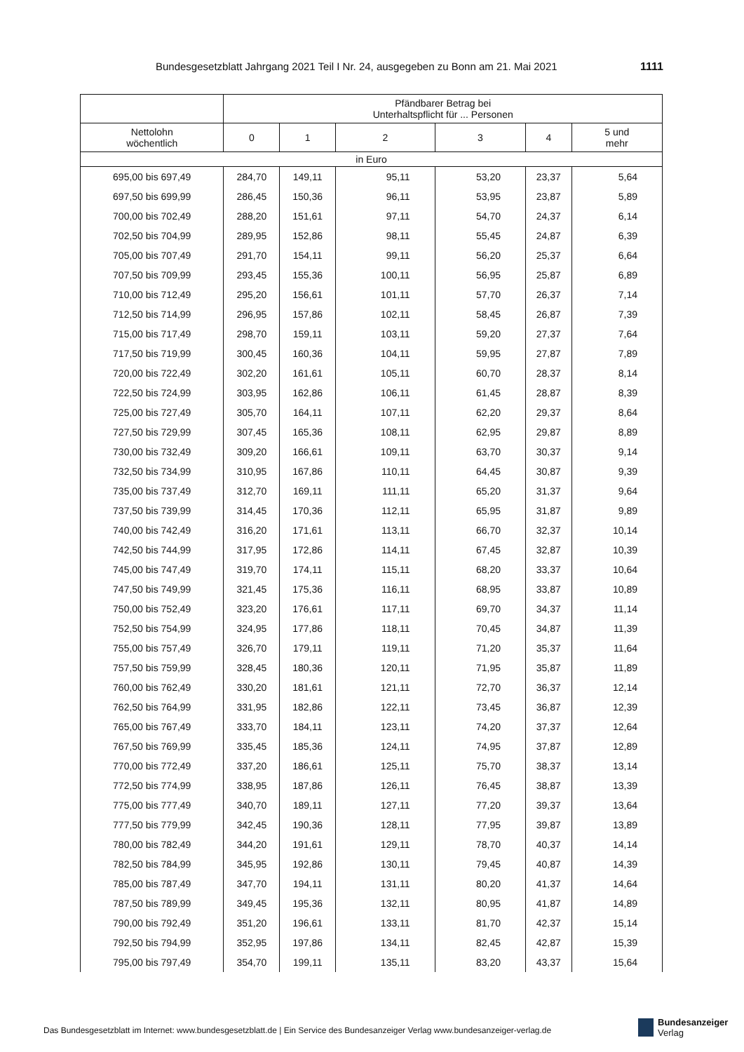Bundesgesetzblatt Jahrgang 2021 Teil I Nr. 24, ausgegeben zu Bonn am 21. Mai 2021 1111
| | Pfändbarer Betrag bei Unterhaltspflicht für ... Personen | | | | | |
| --- | --- | --- | --- | --- | --- | --- |
| Nettolohn wöchentlich | 0 | 1 | 2 | 3 | 4 | 5 und mehr |
| in Euro | | | | | | |
| 695,00 bis 697,49 | 284,70 | 149,11 | 95,11 | 53,20 | 23,37 | 5,64 |
| 697,50 bis 699,99 | 286,45 | 150,36 | 96,11 | 53,95 | 23,87 | 5,89 |
| 700,00 bis 702,49 | 288,20 | 151,61 | 97,11 | 54,70 | 24,37 | 6,14 |
| 702,50 bis 704,99 | 289,95 | 152,86 | 98,11 | 55,45 | 24,87 | 6,39 |
| 705,00 bis 707,49 | 291,70 | 154,11 | 99,11 | 56,20 | 25,37 | 6,64 |
| 707,50 bis 709,99 | 293,45 | 155,36 | 100,11 | 56,95 | 25,87 | 6,89 |
| 710,00 bis 712,49 | 295,20 | 156,61 | 101,11 | 57,70 | 26,37 | 7,14 |
| 712,50 bis 714,99 | 296,95 | 157,86 | 102,11 | 58,45 | 26,87 | 7,39 |
| 715,00 bis 717,49 | 298,70 | 159,11 | 103,11 | 59,20 | 27,37 | 7,64 |
| 717,50 bis 719,99 | 300,45 | 160,36 | 104,11 | 59,95 | 27,87 | 7,89 |
| 720,00 bis 722,49 | 302,20 | 161,61 | 105,11 | 60,70 | 28,37 | 8,14 |
| 722,50 bis 724,99 | 303,95 | 162,86 | 106,11 | 61,45 | 28,87 | 8,39 |
| 725,00 bis 727,49 | 305,70 | 164,11 | 107,11 | 62,20 | 29,37 | 8,64 |
| 727,50 bis 729,99 | 307,45 | 165,36 | 108,11 | 62,95 | 29,87 | 8,89 |
| 730,00 bis 732,49 | 309,20 | 166,61 | 109,11 | 63,70 | 30,37 | 9,14 |
| 732,50 bis 734,99 | 310,95 | 167,86 | 110,11 | 64,45 | 30,87 | 9,39 |
| 735,00 bis 737,49 | 312,70 | 169,11 | 111,11 | 65,20 | 31,37 | 9,64 |
| 737,50 bis 739,99 | 314,45 | 170,36 | 112,11 | 65,95 | 31,87 | 9,89 |
| 740,00 bis 742,49 | 316,20 | 171,61 | 113,11 | 66,70 | 32,37 | 10,14 |
| 742,50 bis 744,99 | 317,95 | 172,86 | 114,11 | 67,45 | 32,87 | 10,39 |
| 745,00 bis 747,49 | 319,70 | 174,11 | 115,11 | 68,20 | 33,37 | 10,64 |
| 747,50 bis 749,99 | 321,45 | 175,36 | 116,11 | 68,95 | 33,87 | 10,89 |
| 750,00 bis 752,49 | 323,20 | 176,61 | 117,11 | 69,70 | 34,37 | 11,14 |
| 752,50 bis 754,99 | 324,95 | 177,86 | 118,11 | 70,45 | 34,87 | 11,39 |
| 755,00 bis 757,49 | 326,70 | 179,11 | 119,11 | 71,20 | 35,37 | 11,64 |
| 757,50 bis 759,99 | 328,45 | 180,36 | 120,11 | 71,95 | 35,87 | 11,89 |
| 760,00 bis 762,49 | 330,20 | 181,61 | 121,11 | 72,70 | 36,37 | 12,14 |
| 762,50 bis 764,99 | 331,95 | 182,86 | 122,11 | 73,45 | 36,87 | 12,39 |
| 765,00 bis 767,49 | 333,70 | 184,11 | 123,11 | 74,20 | 37,37 | 12,64 |
| 767,50 bis 769,99 | 335,45 | 185,36 | 124,11 | 74,95 | 37,87 | 12,89 |
| 770,00 bis 772,49 | 337,20 | 186,61 | 125,11 | 75,70 | 38,37 | 13,14 |
| 772,50 bis 774,99 | 338,95 | 187,86 | 126,11 | 76,45 | 38,87 | 13,39 |
| 775,00 bis 777,49 | 340,70 | 189,11 | 127,11 | 77,20 | 39,37 | 13,64 |
| 777,50 bis 779,99 | 342,45 | 190,36 | 128,11 | 77,95 | 39,87 | 13,89 |
| 780,00 bis 782,49 | 344,20 | 191,61 | 129,11 | 78,70 | 40,37 | 14,14 |
| 782,50 bis 784,99 | 345,95 | 192,86 | 130,11 | 79,45 | 40,87 | 14,39 |
| 785,00 bis 787,49 | 347,70 | 194,11 | 131,11 | 80,20 | 41,37 | 14,64 |
| 787,50 bis 789,99 | 349,45 | 195,36 | 132,11 | 80,95 | 41,87 | 14,89 |
| 790,00 bis 792,49 | 351,20 | 196,61 | 133,11 | 81,70 | 42,37 | 15,14 |
| 792,50 bis 794,99 | 352,95 | 197,86 | 134,11 | 82,45 | 42,87 | 15,39 |
| 795,00 bis 797,49 | 354,70 | 199,11 | 135,11 | 83,20 | 43,37 | 15,64 |
Das Bundesgesetzblatt im Internet: www.bundesgesetzblatt.de | Ein Service des Bundesanzeiger Verlag www.bundesanzeiger-verlag.de
Bundesanzeiger
Verlag